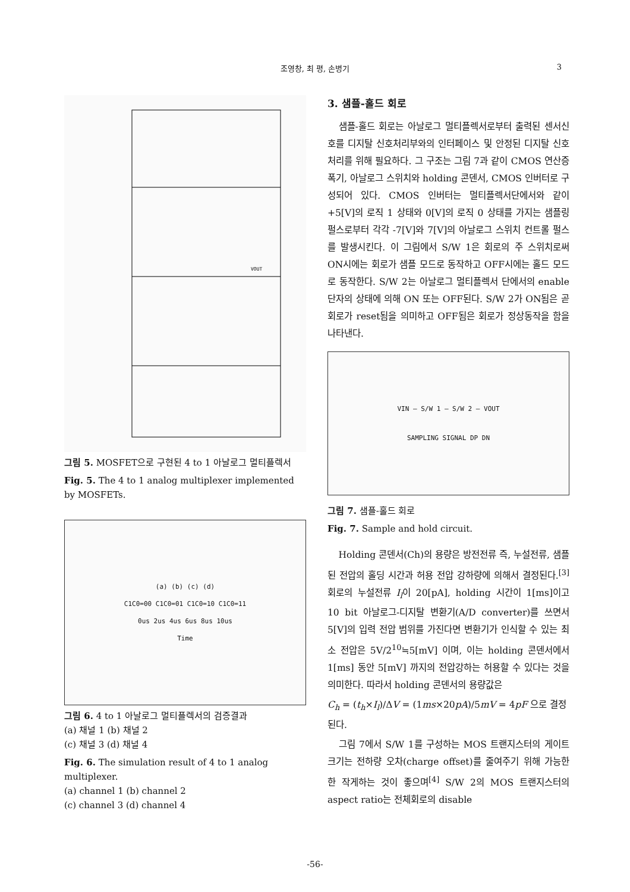조영창, 최 평, 손병기
3
VOUT
그림 5. MOSFET으로 구현된 4 to 1 아날로그 멀티플렉서
Fig. 5. The 4 to 1 analog multiplexer implemented by MOSFETs.
(a) (b) (c) (d)
C1C0=00 C1C0=01 C1C0=10 C1C0=11
0us 2us 4us 6us 8us 10us
Time
그림 6. 4 to 1 아날로그 멀티플렉서의 검증결과
(a) 채널 1 (b) 채널 2
(c) 채널 3 (d) 채널 4
Fig. 6. The simulation result of 4 to 1 analog multiplexer.
(a) channel 1 (b) channel 2
(c) channel 3 (d) channel 4
3. 샘플-홀드 회로
샘플-홀드 회로는 아날로그 멀티플렉서로부터 출력된 센서신호를 디지탈 신호처리부와의 인터페이스 및 안정된 디지탈 신호처리를 위해 필요하다. 그 구조는 그림 7과 같이 CMOS 연산증폭기, 아날로그 스위치와 holding 콘덴서, CMOS 인버터로 구성되어 있다. CMOS 인버터는 멀티플렉서단에서와 같이 +5[V]의 로직 1 상태와 0[V]의 로직 0 상태를 가지는 샘플링 펄스로부터 각각 -7[V]와 7[V]의 아날로그 스위치 컨트롤 펄스를 발생시킨다. 이 그림에서 S/W 1은 회로의 주 스위치로써 ON시에는 회로가 샘플 모드로 동작하고 OFF시에는 홀드 모드로 동작한다. S/W 2는 아날로그 멀티플렉서 단에서의 enable단자의 상태에 의해 ON 또는 OFF된다. S/W 2가 ON됨은 곧 회로가 reset됨을 의미하고 OFF됨은 회로가 정상동작을 함을 나타낸다.
VIN — S/W 1 — S/W 2 — VOUT
SAMPLING SIGNAL DP DN
그림 7. 샘플-홀드 회로
Fig. 7. Sample and hold circuit.
Holding 콘덴서(Ch)의 용량은 방전전류 즉, 누설전류, 샘플된 전압의 홀딩 시간과 허용 전압 강하량에 의해서 결정된다.<sup>[3]</sup> 회로의 누설전류 I<sub>l</sub>이 20[pA], holding 시간이 1[ms]이고 10 bit 아날로그-디지탈 변환기(A/D converter)를 쓰면서 5[V]의 입력 전압 범위를 가진다면 변환기가 인식할 수 있는 최소 전압은 5V/2<sup>10</sup>≒5[mV] 이며, 이는 holding 콘덴서에서 1[ms] 동안 5[mV] 까지의 전압강하는 허용할 수 있다는 것을 의미한다. 따라서 holding 콘덴서의 용량값은
C<sub>h</sub> = (t<sub>h</sub>×I<sub>l</sub>)/ΔV = (1ms×20pA)/5mV = 4pF 으로 결정된다.
그림 7에서 S/W 1를 구성하는 MOS 트랜지스터의 게이트 크기는 전하량 오차(charge offset)를 줄여주기 위해 가능한 한 작게하는 것이 좋으며<sup>[4]</sup> S/W 2의 MOS 트랜지스터의 aspect ratio는 전체회로의 disable
-56-